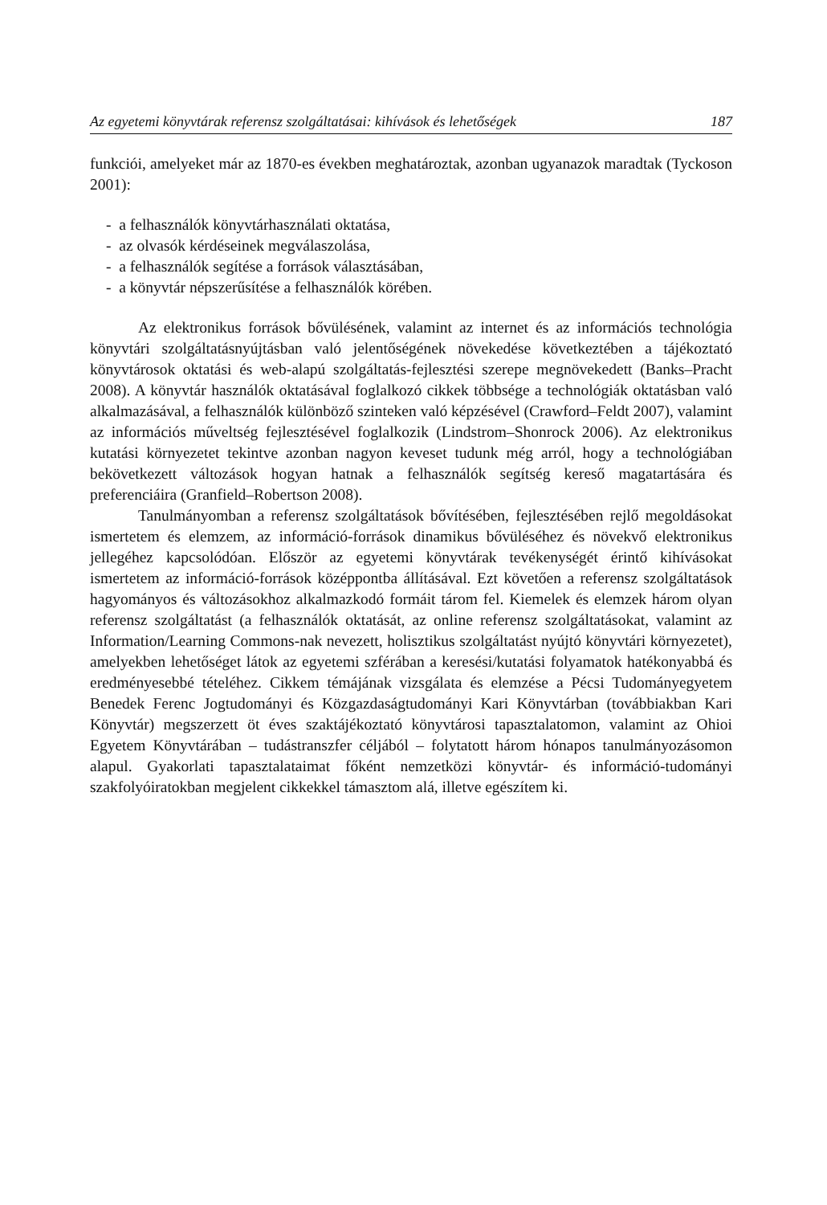Az egyetemi könyvtárak referensz szolgáltatásai: kihívások és lehetőségek 187
funkciói, amelyeket már az 1870-es években meghatároztak, azonban ugyanazok maradtak (Tyckoson 2001):
- a felhasználók könyvtárhasználati oktatása,
- az olvasók kérdéseinek megválaszolása,
- a felhasználók segítése a források választásában,
- a könyvtár népszerűsítése a felhasználók körében.
Az elektronikus források bővülésének, valamint az internet és az információs technológia könyvtári szolgáltatásnyújtásban való jelentőségének növekedése következtében a tájékoztató könyvtárosok oktatási és web-alapú szolgáltatás-fejlesztési szerepe megnövekedett (Banks–Pracht 2008). A könyvtár használók oktatásával foglalkozó cikkek többsége a technológiák oktatásban való alkalmazásával, a felhasználók különböző szinteken való képzésével (Crawford–Feldt 2007), valamint az információs műveltség fejlesztésével foglalkozik (Lindstrom–Shonrock 2006). Az elektronikus kutatási környezetet tekintve azonban nagyon keveset tudunk még arról, hogy a technológiában bekövetkezett változások hogyan hatnak a felhasználók segítség kereső magatartására és preferenciáira (Granfield–Robertson 2008).
Tanulmányomban a referensz szolgáltatások bővítésében, fejlesztésében rejlő megoldásokat ismertetem és elemzem, az információ-források dinamikus bővüléséhez és növekvő elektronikus jellegéhez kapcsolódóan. Először az egyetemi könyvtárak tevékenységét érintő kihívásokat ismertetem az információ-források középpontba állításával. Ezt követően a referensz szolgáltatások hagyományos és változásokhoz alkalmazkodó formáit tárom fel. Kiemelek és elemzek három olyan referensz szolgáltatást (a felhasználók oktatását, az online referensz szolgáltatásokat, valamint az Information/Learning Commons-nak nevezett, holisztikus szolgáltatást nyújtó könyvtári környezetet), amelyekben lehetőséget látok az egyetemi szférában a keresési/kutatási folyamatok hatékonyabbá és eredményesebbé tételéhez. Cikkem témájának vizsgálata és elemzése a Pécsi Tudományegyetem Benedek Ferenc Jogtudományi és Közgazdaságtudományi Kari Könyvtárban (továbbiakban Kari Könyvtár) megszerzett öt éves szaktájékoztató könyvtárosi tapasztalatomon, valamint az Ohioi Egyetem Könyvtárában – tudástranszfer céljából – folytatott három hónapos tanulmányozásomon alapul. Gyakorlati tapasztalataimat főként nemzetközi könyvtár- és információ-tudományi szakfolyóiratokban megjelent cikkekkel támasztom alá, illetve egészítem ki.